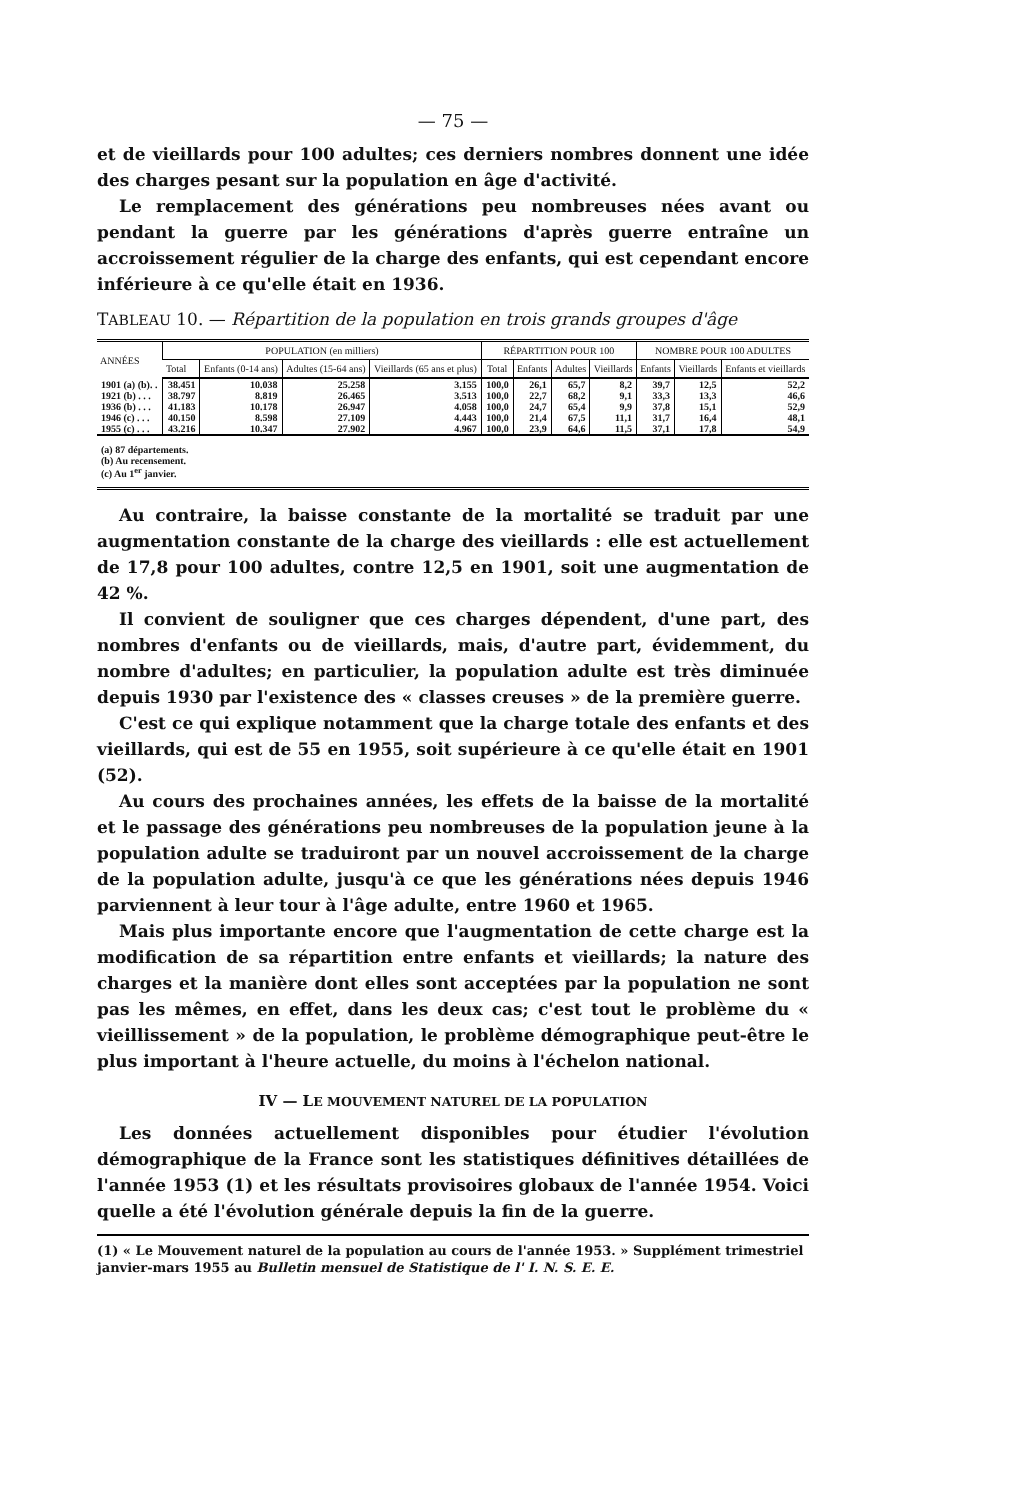— 75 —
et de vieillards pour 100 adultes; ces derniers nombres donnent une idée des charges pesant sur la population en âge d'activité.
Le remplacement des générations peu nombreuses nées avant ou pendant la guerre par les générations d'après guerre entraîne un accroissement régulier de la charge des enfants, qui est cependant encore inférieure à ce qu'elle était en 1936.
TABLEAU 10. — Répartition de la population en trois grands groupes d'âge
| ANNÉES | POPULATION (en milliers) | | | | RÉPARTITION POUR 100 | | | | NOMBRE POUR 100 ADULTES | | |
| --- | --- | --- | --- | --- | --- | --- | --- | --- | --- | --- | --- |
| | Total | Enfants (0-14 ans) | Adultes (15-64 ans) | Vieil­lards (65 ans et plus) | Total | Enfants | Adultes | Vieil­lards | Enfants | Vieil­lards | Enfants et vieil­lards |
| 1901 (a) (b). . | 38.451 | 10.038 | 25.258 | 3.155 | 100,0 | 26,1 | 65,7 | 8,2 | 39,7 | 12,5 | 52,2 |
| 1921 (b) . . . | 38.797 | 8.819 | 26.465 | 3.513 | 100,0 | 22,7 | 68,2 | 9,1 | 33,3 | 13,3 | 46,6 |
| 1936 (b) . . . | 41.183 | 10.178 | 26.947 | 4.058 | 100,0 | 24,7 | 65,4 | 9,9 | 37,8 | 15,1 | 52,9 |
| 1946 (c) . . . | 40.150 | 8.598 | 27.109 | 4.443 | 100,0 | 21,4 | 67,5 | 11,1 | 31,7 | 16,4 | 48,1 |
| 1955 (c) . . . | 43.216 | 10.347 | 27.902 | 4.967 | 100,0 | 23,9 | 64,6 | 11,5 | 37,1 | 17,8 | 54,9 |
| (a) 87 départements. (b) Au recensement. (c) Au 1<sup>er</sup> janvier. | | | | | | | | | | | |
Au contraire, la baisse constante de la mortalité se traduit par une augmentation constante de la charge des vieillards : elle est actuellement de 17,8 pour 100 adultes, contre 12,5 en 1901, soit une augmentation de 42 %.
Il convient de souligner que ces charges dépendent, d'une part, des nombres d'enfants ou de vieillards, mais, d'autre part, évidemment, du nombre d'adultes; en particulier, la population adulte est très diminuée depuis 1930 par l'existence des « classes creuses » de la première guerre.
C'est ce qui explique notamment que la charge totale des enfants et des vieillards, qui est de 55 en 1955, soit supérieure à ce qu'elle était en 1901 (52).
Au cours des prochaines années, les effets de la baisse de la mortalité et le passage des générations peu nombreuses de la population jeune à la population adulte se traduiront par un nouvel accroissement de la charge de la population adulte, jusqu'à ce que les générations nées depuis 1946 parviennent à leur tour à l'âge adulte, entre 1960 et 1965.
Mais plus importante encore que l'augmentation de cette charge est la modification de sa répartition entre enfants et vieillards; la nature des charges et la manière dont elles sont acceptées par la population ne sont pas les mêmes, en effet, dans les deux cas; c'est tout le problème du « vieillissement » de la population, le problème démographique peut-être le plus important à l'heure actuelle, du moins à l'échelon national.
IV — LE MOUVEMENT NATUREL DE LA POPULATION
Les données actuellement disponibles pour étudier l'évolution démographique de la France sont les statistiques définitives détaillées de l'année 1953 (1) et les résultats provisoires globaux de l'année 1954. Voici quelle a été l'évolution générale depuis la fin de la guerre.
(1) « Le Mouvement naturel de la population au cours de l'année 1953. » Supplément trimestriel janvier-mars 1955 au Bulletin mensuel de Statistique de l' I. N. S. E. E.